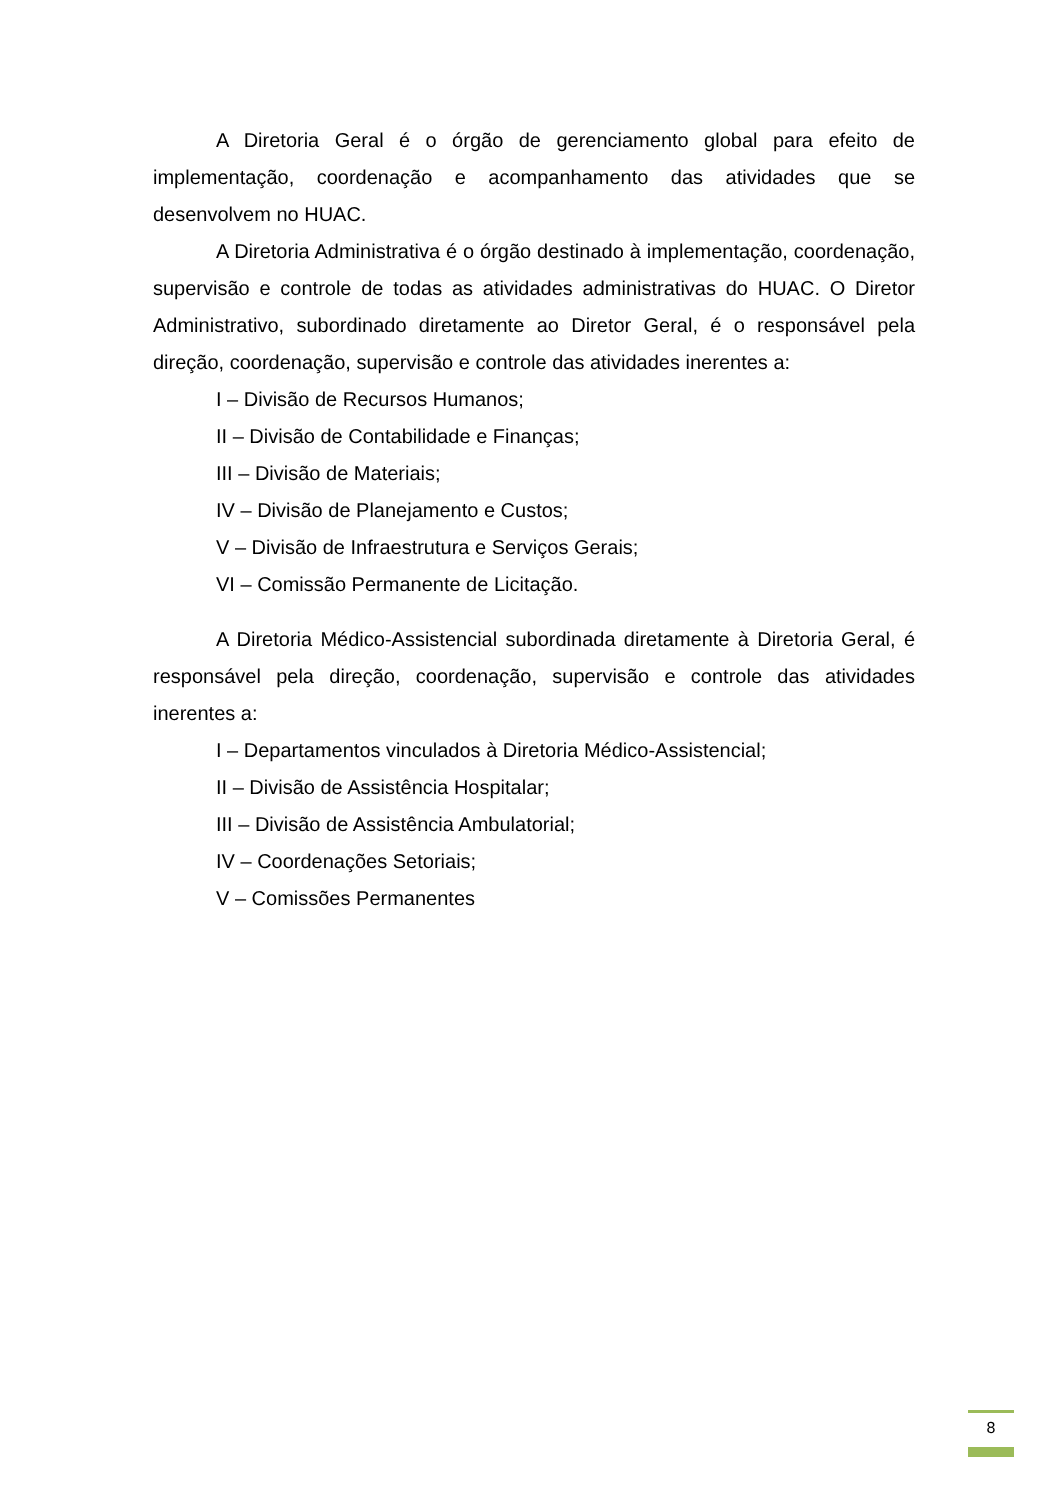A Diretoria Geral é o órgão de gerenciamento global para efeito de implementação, coordenação e acompanhamento das atividades que se desenvolvem no HUAC.
A Diretoria Administrativa é o órgão destinado à implementação, coordenação, supervisão e controle de todas as atividades administrativas do HUAC. O Diretor Administrativo, subordinado diretamente ao Diretor Geral, é o responsável pela direção, coordenação, supervisão e controle das atividades inerentes a:
I – Divisão de Recursos Humanos;
II – Divisão de Contabilidade e Finanças;
III – Divisão de Materiais;
IV – Divisão de Planejamento e Custos;
V – Divisão de Infraestrutura e Serviços Gerais;
VI – Comissão Permanente de Licitação.
A Diretoria Médico-Assistencial subordinada diretamente à Diretoria Geral, é responsável pela direção, coordenação, supervisão e controle das atividades inerentes a:
I – Departamentos vinculados à Diretoria Médico-Assistencial;
II – Divisão de Assistência Hospitalar;
III – Divisão de Assistência Ambulatorial;
IV – Coordenações Setoriais;
V – Comissões Permanentes
8